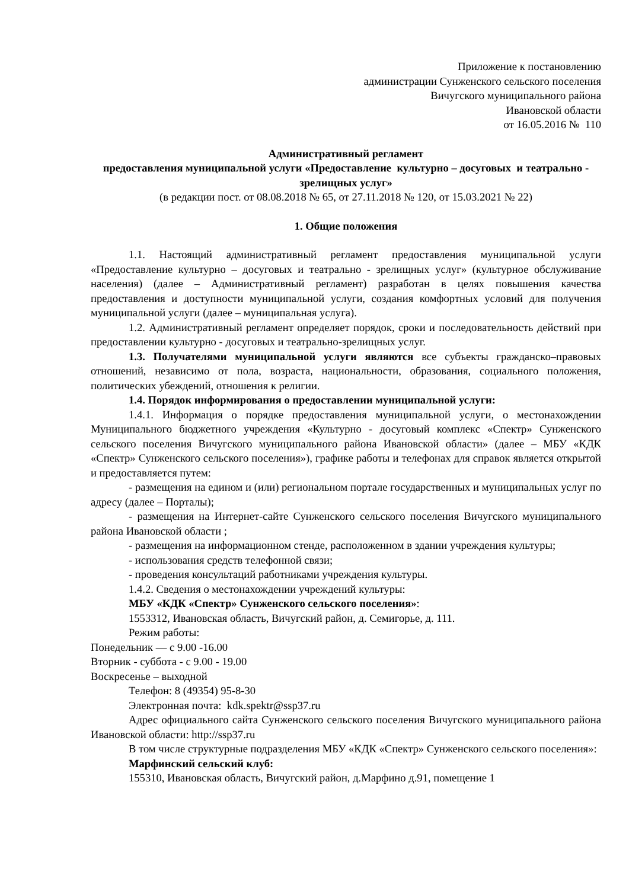Приложение к постановлению
администрации Сунженского сельского поселения
Вичугского муниципального района
Ивановской области
от 16.05.2016 № 110
Административный регламент
предоставления муниципальной услуги «Предоставление культурно – досуговых и театрально - зрелищных услуг»
(в редакции пост. от 08.08.2018 № 65, от 27.11.2018 № 120, от 15.03.2021 № 22)
1. Общие положения
1.1. Настоящий административный регламент предоставления муниципальной услуги «Предоставление культурно – досуговых и театрально - зрелищных услуг» (культурное обслуживание населения) (далее – Административный регламент) разработан в целях повышения качества предоставления и доступности муниципальной услуги, создания комфортных условий для получения муниципальной услуги (далее – муниципальная услуга).
1.2. Административный регламент определяет порядок, сроки и последовательность действий при предоставлении культурно - досуговых и театрально-зрелищных услуг.
1.3. Получателями муниципальной услуги являются все субъекты гражданско–правовых отношений, независимо от пола, возраста, национальности, образования, социального положения, политических убеждений, отношения к религии.
1.4. Порядок информирования о предоставлении муниципальной услуги:
1.4.1. Информация о порядке предоставления муниципальной услуги, о местонахождении Муниципального бюджетного учреждения «Культурно - досуговый комплекс «Спектр» Сунженского сельского поселения Вичугского муниципального района Ивановской области» (далее – МБУ «КДК «Спектр» Сунженского сельского поселения»), графике работы и телефонах для справок является открытой и предоставляется путем:
- размещения на едином и (или) региональном портале государственных и муниципальных услуг по адресу (далее – Порталы);
- размещения на Интернет-сайте Сунженского сельского поселения Вичугского муниципального района Ивановской области ;
- размещения на информационном стенде, расположенном в здании учреждения культуры;
- использования средств телефонной связи;
- проведения консультаций работниками учреждения культуры.
1.4.2. Сведения о местонахождении учреждений культуры:
МБУ «КДК «Спектр» Сунженского сельского поселения»:
1553312, Ивановская область, Вичугский район, д. Семигорье, д. 111.
Режим работы:
Понедельник — с 9.00 -16.00
Вторник - суббота - с 9.00 - 19.00
Воскресенье – выходной
Телефон: 8 (49354) 95-8-30
Электронная почта: kdk.spektr@ssp37.ru
Адрес официального сайта Сунженского сельского поселения Вичугского муниципального района Ивановской области: http://ssp37.ru
В том числе структурные подразделения МБУ «КДК «Спектр» Сунженского сельского поселения»:
Марфинский сельский клуб:
155310, Ивановская область, Вичугский район, д.Марфино д.91, помещение 1